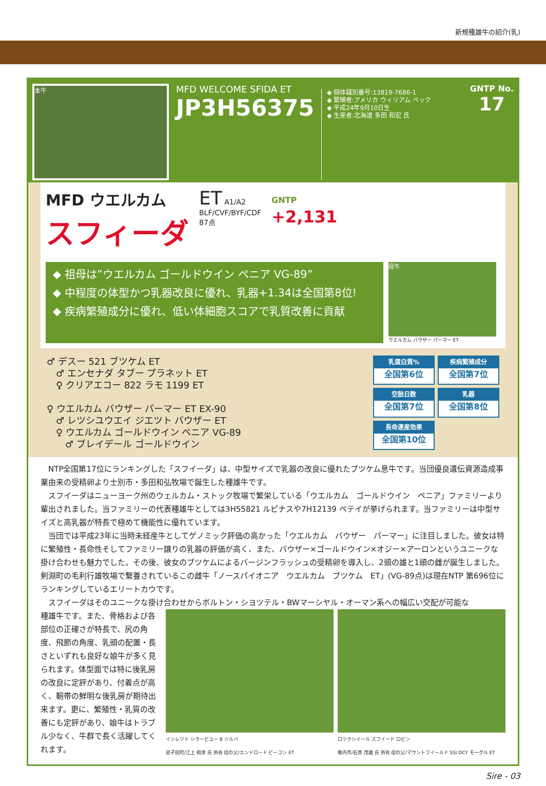新規種雄牛の紹介(乳)
本牛
MFD WELCOME SFIDA ET
JP3H56375
◆ 個体識別番号:13819-7686-1
◆ 繁殖者:アメリカ ウィリアム ペック
◆ 平成24年9月10日生
◆ 生産者:北海道 多田 和宏 氏
GNTP No.
17
MFD ウエルカム
スフィーダ
ET A1/A2
BLF/CVF/BYF/CDF
87点
GNTP
+2,131
◆ 祖母は”ウエルカム ゴールドウイン ペニア VG-89”
◆ 中程度の体型かつ乳器改良に優れ、乳器+1.34は全国第8位!
◆ 疾病繁殖成分に優れ、低い体細胞スコアで乳質改善に貢献
母牛
ウエルカム バウザー パーマー ET
♂ デスー 521 ブツケム ET
　♂ エンセナダ タブー プラネット ET
　♀ クリアエコー 822 ラモ 1199 ET
♀ ウエルカム バウザー パーマー ET EX-90
　♂ レツシユウエイ ジエツト バウザー ET
　♀ ウエルカム ゴールドウイン ペニア VG-89
　　♂ ブレイデール ゴールドウイン
乳蛋白質%
全国第6位
疾病繁殖成分
全国第7位
空胎日数
全国第7位
乳器
全国第8位
長命連産効果
全国第10位
　NTP全国第17位にランキングした「スフイーダ」は、中型サイズで乳器の改良に優れたブツケム息牛です。当団優良遺伝資源造成事業由来の受精卵より士別市・多田和弘牧場で誕生した種雄牛です。
　スフイーダはニューヨーク州のウェルカム・ストック牧場で繁栄している「ウエルカム　ゴールドウイン　ペニア」ファミリーより輩出されました。当ファミリーの代表種雄牛としては3H55821 ルピナスや7H12139 ペテイが挙げられます。当ファミリーは中型サイズと高乳器が特長で極めて機能性に優れています。
　当団では平成23年に当時未経産牛としてゲノミック評価の高かった「ウエルカム　バウザー　パーマー」に注目しました。彼女は特に繁殖性・長命性そしてファミリー譲りの乳器の評価が高く、また、バウザー×ゴールドウイン×オジー×アーロンというユニークな掛け合わせも魅力でした。その後、彼女のブツケムによるバージンフラッシュの受精卵を導入し、2頭の雄と1頭の雌が誕生しました。剣淵町の毛利行雄牧場で繋養されているこの雌牛「ノースパイオニア　ウエルカム　ブツケム　ET」(VG-89点)は現在NTP 第696位にランキングしているエリートカウです。
　スフイーダはそのユニークな掛け合わせからボルトン・シヨツテル・BWマーシヤル・オーマン系への幅広い交配が可能な
種雄牛です。また、骨格および各部位の正確さが特長で、尻の角度、飛節の角度、乳頭の配置・長さといずれも良好な娘牛が多く見られます。体型面では特に後乳房の改良に定評があり、付着点が高く、靭帯の鮮明な後乳房が期待出来ます。更に、繁殖性・乳質の改善にも定評があり、娘牛はトラブル少なく、牛群で長く活躍してくれます。
インレツト シラービユー B シルバ
弟子屈町/江上 和彦 氏 所有 母の父/エンドロード ビーコン ET
ロツクシイール スフイード ロビン
稚内市/石黒 茂雄 氏 所有 母の父/マウントフイールド SSI DCY モーグル ET
Sire - 03